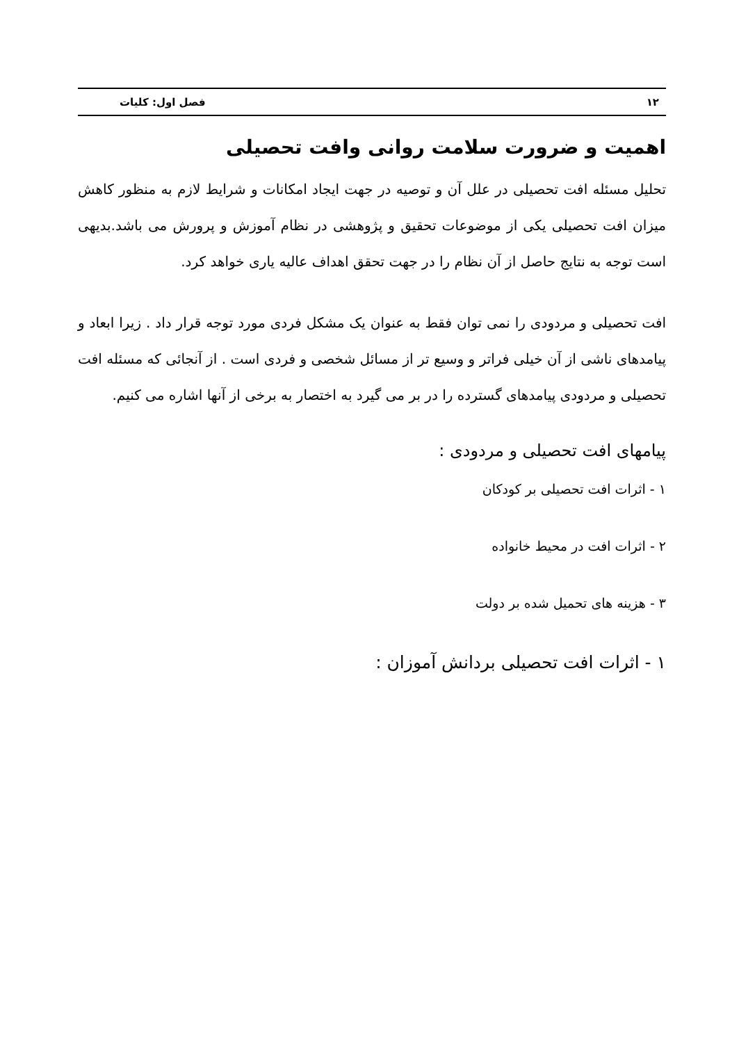۱۲ فصل اول: کلیات
اهمیت و ضرورت سلامت روانی وافت تحصیلی
تحلیل مسئله افت تحصیلی در علل آن و توصیه در جهت ایجاد امکانات و شرایط لازم به منظور کاهش میزان افت تحصیلی یکی از موضوعات تحقیق و پژوهشی در نظام آموزش و پرورش می باشد.بدیهی است توجه به نتایج حاصل از آن نظام را در جهت تحقق اهداف عالیه یاری خواهد کرد.
افت تحصیلی و مردودی را نمی توان فقط به عنوان یک مشکل فردی مورد توجه قرار داد . زیرا ابعاد و پیامدهای ناشی از آن خیلی فراتر و وسیع تر از مسائل شخصی و فردی است . از آنجائی که مسئله افت تحصیلی و مردودی پیامدهای گسترده را در بر می گیرد به اختصار به برخی از آنها اشاره می کنیم.
پیامهای افت تحصیلی و مردودی :
۱ - اثرات افت تحصیلی بر کودکان
۲ - اثرات افت در محیط خانواده
۳ - هزینه های تحمیل شده بر دولت
۱ - اثرات افت تحصیلی بردانش آموزان :